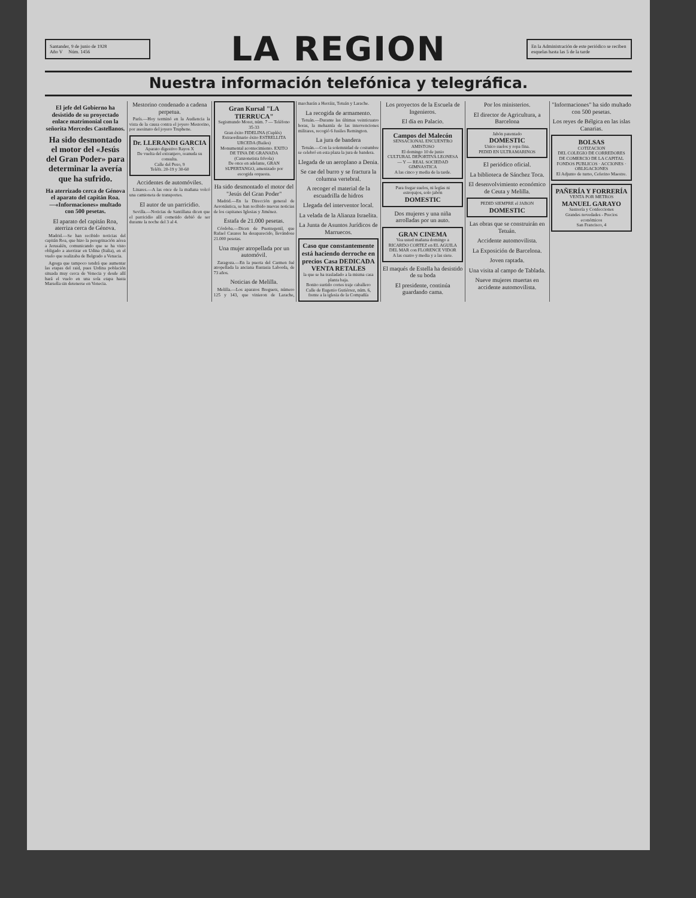Santander, 9 de junio de 1928
Año V Núm. 1456
LA REGION
En la Administración de este periódico se reciben esquelas hasta las 5 de la tarde
Nuestra información telefónica y telegráfica.
El jefe del Gobierno ha desistido de su proyectado enlace matrimonial con la señorita Mercedes Castellanos.
Ha sido desmontado el motor del «Jesús del Gran Poder» para determinar la avería que ha sufrido.
Ha aterrizado cerca de Génova el aparato del capitán Roa.—«Informaciones» multado con 500 pesetas.
El aparato del capitán Roa, aterriza cerca de Génova.
Madrid.—Se han recibido noticias del capitán Roa, que hizo la peregrinación aérea a Jerusalén, comunicando que se ha visto obligado a aterrizar en Udina (Italia), en el vuelo que realizaba de Belgrado a Venacia.
Agrega que tampoco tendrá que aumentar las etapas del raid, pues Urdina población situada muy cerca de Venecia y desde allí hará el vuelo en una sola etapa hasta Marsella sin detenerse en Venecia.
Mestorino condenado a cadena perpetua.
París.—Hoy terminó en la Audiencia la vista de la causa contra el joyero Mestorino, por asesinato del joyero Truphene.
Dr. LLERANDI GARCIA
Aparato digestivo Rayos X
De vuelta del extranjero, reanuda su consulta.
Calle del Peso, 9
Teléfs. 20-19 y 30-60
Accidentes de automóviles.
Linares.—A las once de la mañana volcó una camioneta de transportes.
El autor de un parricidio.
Sevilla.—Noticias de Santillana dicen que el parricidio allí cometido debió de ser durante la noche del 3 al 4.
Gran Kursal "LA TIERRUCA"
Segismundo Moret, núm. 7 — Teléfono 35-33
Gran éxito FIDELINA (Cuplés) Extraordinario éxito ESTRELLITA URCEDA (Bailes)
Monumental acontecimiento. EXITO DE TINA DE GRANADA (Canzonetista frívola)
De once en adelante, GRAN SUPERTANGO, amenizado por escogida orquesta.
Ha sido desmontado el motor del "Jesús del Gran Poder"
Madrid.—En la Dirección general de Aeronáutica, se han recibido nuevas noticias de los capitanes Iglesias y Jiménez.
Estafa de 21.000 pesetas.
Córdoba.—Dicen de Puentegenil, que Rafael Casares ha desaparecido, llevándose 21.000 pesetas.
Una mujer atropellada por un automóvil.
Zaragoza.—En la puerta del Carmen fué atropellada la anciana Eustasia Laborda, de 73 años.
Noticias de Melilla.
Melilla.—Los aparatos Breguets, número 125 y 143, que vinieron de Larache, marcharán a Herráiz, Tetuán y Larache.
La recogida de armamento.
Tetuán.—Durante las últimas veinticuatro horas, la mehaznía de las intervenciones militares, recogió 6 fusiles Remington.
La jura de bandera
Tetuán.—Con la solemnidad de costumbre se celebró en esta plaza la jura de bandera.
Llegada de un aeroplano a Denia.
Se cae del burro y se fractura la columna vertebral.
A recoger el material de la escuadrilla de hidros
Llegada del interventor local.
La velada de la Alianza Israelita.
La Junta de Asuntos Jurídicos de Marruecos.
Caso que constantemente está haciendo derroche en precios Casa DEDICADA VENTA RETALES
la que se ha trasladado a la misma casa planta baja.
Bonito surtido cortes traje caballero
Calle de Eugenio Gutiérrez, núm. 6, frente a la iglesia de la Compañía
Los proyectos de la Escuela de Ingenieros.
El día en Palacio.
Campos del Malecón
SENSACIONAL ENCUENTRO AMISTOSO
El domingo 10 de junio
CULTURAL DEPORTIVA LEONESA — Y — REAL SOCIEDAD GIMNASTICA
A las cinco y media de la tarde.
Para fregar suelos, ni legías ni estropajos, solo jabón
DOMESTIC
Dos mujeres y una niña arrolladas por un auto.
GRAN CINEMA
Vea usted mañana domingo a RICARDO CORTEZ en EL AGUILA DEL MAR con FLORENCE VIDOR
A las cuatro y media y a las siete.
El maqués de Estella ha desistido de su boda
El presidente, continúa guardando cama.
Por los ministerios.
El director de Agricultura, a Barcelona
Jabón patentado
DOMESTIC
Unico suelos y ropa fina.
PEDID EN ULTRAMARINOS
El periódico oficial.
La biblioteca de Sánchez Toca.
El desenvolvimiento económico de Ceuta y Melilla.
PEDID SIEMPRE el JABON
DOMESTIC
Las obras que se construirán en Tetuán.
Accidente automovilista.
La Exposición de Barcelona.
Joven raptada.
Una visita al campo de Tablada.
Nueve mujeres muertas en accidente automovilista.
"Informaciones" ha sido multado con 500 pesetas.
Los reyes de Bélgica en las islas Canarias.
BOLSAS
COTIZACION
DEL COLEGIO DE CORREDORES DE COMERCIO DE LA CAPITAL
FONDOS PUBLICOS · ACCIONES · OBLIGACIONES
El Adjunto de turno, Ceferino Maestre.
PAÑERÍA Y FORRERÍA
VENTA POR METROS
MANUEL GARAYO
Sastrería y Confecciones
Grandes novedades - Precios económicos
San Francisco, 4